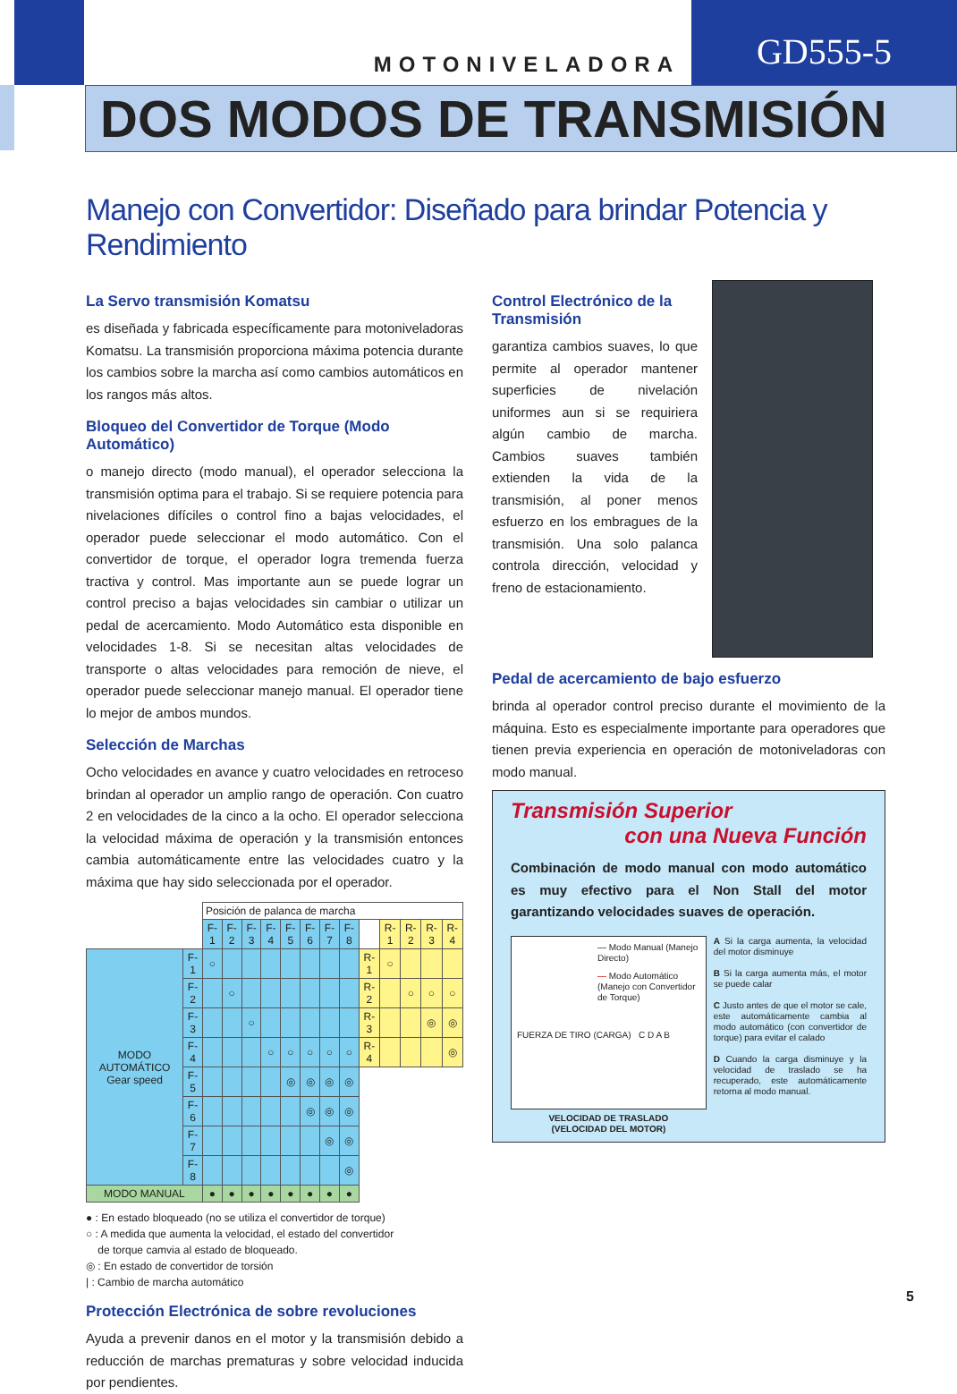MOTONIVELADORA
GD555-5
DOS MODOS DE TRANSMISIÓN
Manejo con Convertidor: Diseñado para brindar Potencia y Rendimiento
La Servo transmisión Komatsu
es diseñada y fabricada específicamente para motonivela­doras Komatsu. La transmisión proporciona máxima potencia durante los cambios sobre la marcha así como cambios automáticos en los rangos más altos.
Bloqueo del Convertidor de Torque (Modo Automático)
o manejo directo (modo manual), el operador selecciona la transmisión optima para el trabajo. Si se requiere potencia para nivelaciones difíciles o control fino a bajas velocidades, el operador puede seleccionar el modo automático. Con el convertidor de torque, el operador logra tremenda fuerza tractiva y control. Mas importante aun se puede lograr un control preciso a bajas velocidades sin cambiar o utilizar un pedal de acercamiento. Modo Automático esta disponible en velocidades 1-8. Si se necesitan altas velocidades de transporte o altas velocidades para remoción de nieve, el operador puede seleccionar manejo manual. El operador tiene lo mejor de ambos mundos.
Selección de Marchas
Ocho velocidades en avance y cuatro velocidades en retroceso brindan al operador un amplio rango de operación. Con cuatro 2 en velocidades de la cinco a la ocho. El operador selecciona la velocidad máxima de operación y la transmisión entonces cambia automáticamente entre las velocidades cuatro y la máxima que hay sido seleccionada por el operador.
| | | Posición de palanca de marcha | | | | | | | | | | | | |
| | | F-1 | F-2 | F-3 | F-4 | F-5 | F-6 | F-7 | F-8 | | R-1 | R-2 | R-3 | R-4 |
| MODO AUTOMÁTICO Gear speed | F-1 | ○ | | | | | | | | R-1 | ○ | | | |
| | F-2 | | ○ | | | | | | | R-2 | | ○ | ○ | ○ |
| | F-3 | | | ○ | | | | | | R-3 | | | ◎ | ◎ |
| | F-4 | | | | ○ | ○ | ○ | ○ | ○ | R-4 | | | | ◎ |
| | F-5 | | | | | ◎ | ◎ | ◎ | ◎ | | | | | |
| | F-6 | | | | | | ◎ | ◎ | ◎ | | | | | |
| | F-7 | | | | | | | ◎ | ◎ | | | | | |
| | F-8 | | | | | | | | ◎ | | | | | |
| MODO MANUAL | | ● | ● | ● | ● | ● | ● | ● | ● | | | | | |
● : En estado bloqueado (no se utiliza el convertidor de torque)
○ : A medida que aumenta la velocidad, el estado del convertidor
de torque camvia al estado de bloqueado.
◎ : En estado de convertidor de torsión
| : Cambio de marcha automático
Protección Electrónica de sobre revoluciones
Ayuda a prevenir danos en el motor y la transmisión debido a reducción de marchas prematuras y sobre velocidad inducida por pendientes.
Control Electrónico de la Transmisión
garantiza cambios suaves, lo que permite al operador mantener superficies de nivelación uniformes aun si se requiriera algún cambio de marcha. Cambios suaves también extienden la vida de la transmisión, al poner menos esfuerzo en los embragues de la transmisión. Una solo palanca controla dirección, velocidad y freno de estacionamiento.
Pedal de acercamiento de bajo esfuerzo
brinda al operador control preciso durante el movimiento de la máquina. Esto es especialmente importante para operadores que tienen previa experiencia en operación de motoniveladoras con modo manual.
Transmisión Superior
con una Nueva Función
Combinación de modo manual con modo automático es muy efectivo para el Non Stall del motor garantizando velocidades suaves de operación.
— Modo Manual (Manejo Directo)
— Modo Automático (Manejo con Convertidor de Torque)
FUERZA DE TIRO (CARGA) C D A B
VELOCIDAD DE TRASLADO
(VELOCIDAD DEL MOTOR)
A Si la carga aumenta, la velocidad del motor disminuye
B Si la carga aumenta más, el motor se puede calar
C Justo antes de que el motor se cale, este automáticamente cambia al modo automático (con convertidor de torque) para evitar el calado
D Cuando la carga disminuye y la velocidad de traslado se ha recuperado, este automáticamente retorna al modo manual.
5